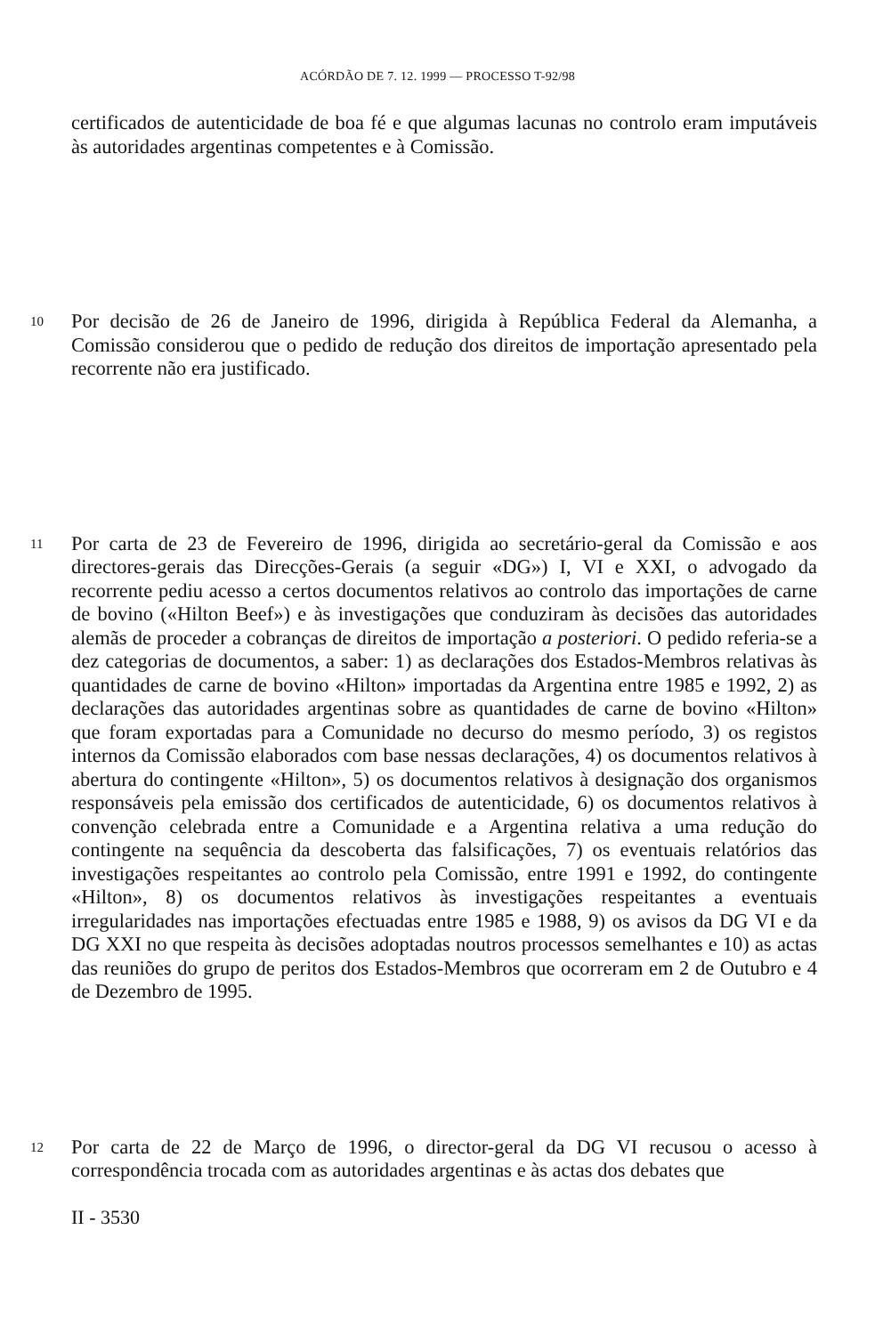ACÓRDÃO DE 7. 12. 1999 — PROCESSO T-92/98
certificados de autenticidade de boa fé e que algumas lacunas no controlo eram imputáveis às autoridades argentinas competentes e à Comissão.
10
Por decisão de 26 de Janeiro de 1996, dirigida à República Federal da Alemanha, a Comissão considerou que o pedido de redução dos direitos de importação apresentado pela recorrente não era justificado.
11
Por carta de 23 de Fevereiro de 1996, dirigida ao secretário-geral da Comissão e aos directores-gerais das Direcções-Gerais (a seguir «DG») I, VI e XXI, o advogado da recorrente pediu acesso a certos documentos relativos ao controlo das importações de carne de bovino («Hilton Beef») e às investigações que conduziram às decisões das autoridades alemãs de proceder a cobranças de direitos de importação a posteriori. O pedido referia-se a dez categorias de documentos, a saber: 1) as declarações dos Estados-Membros relativas às quantidades de carne de bovino «Hilton» importadas da Argentina entre 1985 e 1992, 2) as declarações das autoridades argentinas sobre as quantidades de carne de bovino «Hilton» que foram exportadas para a Comunidade no decurso do mesmo período, 3) os registos internos da Comissão elaborados com base nessas declarações, 4) os documentos relativos à abertura do contingente «Hilton», 5) os documentos relativos à designação dos organismos responsáveis pela emissão dos certificados de autenticidade, 6) os documentos relativos à convenção celebrada entre a Comunidade e a Argentina relativa a uma redução do contingente na sequência da descoberta das falsificações, 7) os eventuais relatórios das investigações respeitantes ao controlo pela Comissão, entre 1991 e 1992, do contingente «Hilton», 8) os documentos relativos às investigações respeitantes a eventuais irregularidades nas importações efectuadas entre 1985 e 1988, 9) os avisos da DG VI e da DG XXI no que respeita às decisões adoptadas noutros processos semelhantes e 10) as actas das reuniões do grupo de peritos dos Estados-Membros que ocorreram em 2 de Outubro e 4 de Dezembro de 1995.
12
Por carta de 22 de Março de 1996, o director-geral da DG VI recusou o acesso à correspondência trocada com as autoridades argentinas e às actas dos debates que
II - 3530